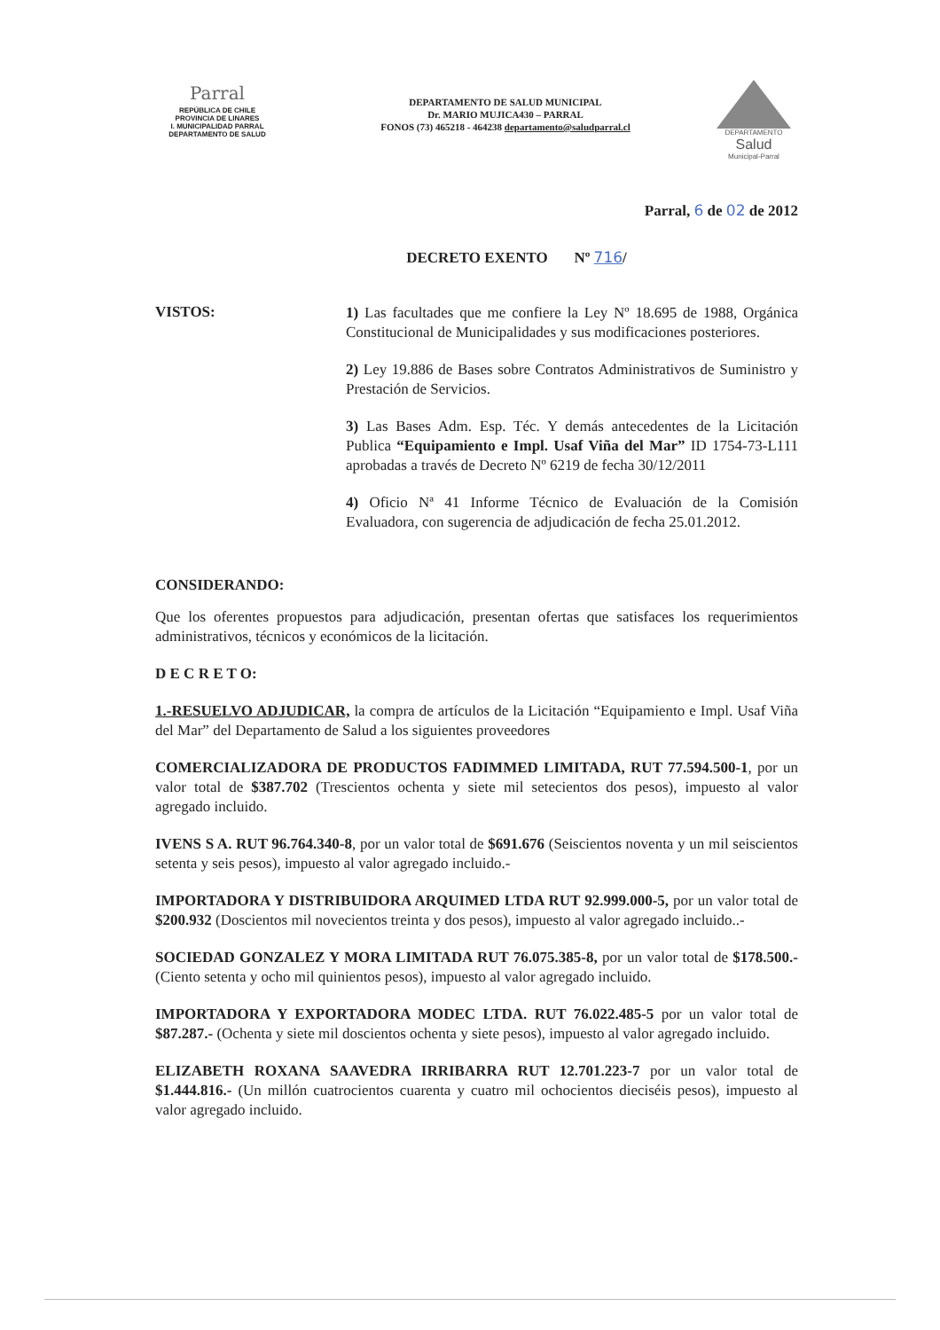Parral
REPÚBLICA DE CHILE
PROVINCIA DE LINARES
I. MUNICIPALIDAD PARRAL
DEPARTAMENTO DE SALUD
DEPARTAMENTO DE SALUD MUNICIPAL
Dr. MARIO MUJICA430 – PARRAL
FONOS (73) 465218 - 464238 departamento@saludparral.cl
DEPARTAMENTO
Salud
Municipal-Parral
Parral, 6 de 02 de 2012
DECRETO EXENTO Nº 716/
VISTOS:
1) Las facultades que me confiere la Ley Nº 18.695 de 1988, Orgánica Constitucional de Municipalidades y sus modificaciones posteriores.
2) Ley 19.886 de Bases sobre Contratos Administrativos de Suministro y Prestación de Servicios.
3) Las Bases Adm. Esp. Téc. Y demás antecedentes de la Licitación Publica “Equipamiento e Impl. Usaf Viña del Mar” ID 1754-73-L111 aprobadas a través de Decreto Nº 6219 de fecha 30/12/2011
4) Oficio Nª 41 Informe Técnico de Evaluación de la Comisión Evaluadora, con sugerencia de adjudicación de fecha 25.01.2012.
CONSIDERANDO:
Que los oferentes propuestos para adjudicación, presentan ofertas que satisfaces los requerimientos administrativos, técnicos y económicos de la licitación.
D E C R E T O:
1.-RESUELVO ADJUDICAR, la compra de artículos de la Licitación “Equipamiento e Impl. Usaf Viña del Mar” del Departamento de Salud a los siguientes proveedores
COMERCIALIZADORA DE PRODUCTOS FADIMMED LIMITADA, RUT 77.594.500-1, por un valor total de $387.702 (Trescientos ochenta y siete mil setecientos dos pesos), impuesto al valor agregado incluido.
IVENS S A. RUT 96.764.340-8, por un valor total de $691.676 (Seiscientos noventa y un mil seiscientos setenta y seis pesos), impuesto al valor agregado incluido.-
IMPORTADORA Y DISTRIBUIDORA ARQUIMED LTDA RUT 92.999.000-5, por un valor total de $200.932 (Doscientos mil novecientos treinta y dos pesos), impuesto al valor agregado incluido..-
SOCIEDAD GONZALEZ Y MORA LIMITADA RUT 76.075.385-8, por un valor total de $178.500.- (Ciento setenta y ocho mil quinientos pesos), impuesto al valor agregado incluido.
IMPORTADORA Y EXPORTADORA MODEC LTDA. RUT 76.022.485-5 por un valor total de $87.287.- (Ochenta y siete mil doscientos ochenta y siete pesos), impuesto al valor agregado incluido.
ELIZABETH ROXANA SAAVEDRA IRRIBARRA RUT 12.701.223-7 por un valor total de $1.444.816.- (Un millón cuatrocientos cuarenta y cuatro mil ochocientos dieciséis pesos), impuesto al valor agregado incluido.